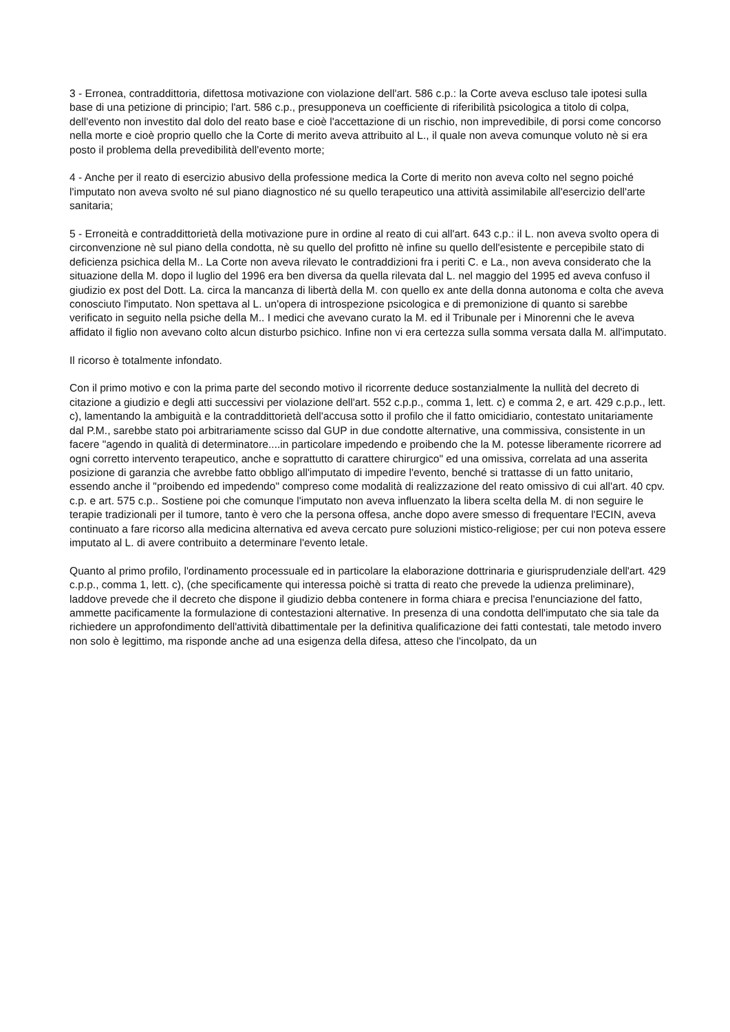3 - Erronea, contraddittoria, difettosa motivazione con violazione dell'art. 586 c.p.: la Corte aveva escluso tale ipotesi sulla base di una petizione di principio; l'art. 586 c.p., presupponeva un coefficiente di riferibilità psicologica a titolo di colpa, dell'evento non investito dal dolo del reato base e cioè l'accettazione di un rischio, non imprevedibile, di porsi come concorso nella morte e cioè proprio quello che la Corte di merito aveva attribuito al L., il quale non aveva comunque voluto nè si era posto il problema della prevedibilità dell'evento morte;
4 - Anche per il reato di esercizio abusivo della professione medica la Corte di merito non aveva colto nel segno poiché l'imputato non aveva svolto né sul piano diagnostico né su quello terapeutico una attività assimilabile all'esercizio dell'arte sanitaria;
5 - Erroneità e contraddittorietà della motivazione pure in ordine al reato di cui all'art. 643 c.p.: il L. non aveva svolto opera di circonvenzione nè sul piano della condotta, nè su quello del profitto nè infine su quello dell'esistente e percepibile stato di deficienza psichica della M.. La Corte non aveva rilevato le contraddizioni fra i periti C. e La., non aveva considerato che la situazione della M. dopo il luglio del 1996 era ben diversa da quella rilevata dal L. nel maggio del 1995 ed aveva confuso il giudizio ex post del Dott. La. circa la mancanza di libertà della M. con quello ex ante della donna autonoma e colta che aveva conosciuto l'imputato. Non spettava al L. un'opera di introspezione psicologica e di premonizione di quanto si sarebbe verificato in seguito nella psiche della M.. I medici che avevano curato la M. ed il Tribunale per i Minorenni che le aveva affidato il figlio non avevano colto alcun disturbo psichico. Infine non vi era certezza sulla somma versata dalla M. all'imputato.
Il ricorso è totalmente infondato.
Con il primo motivo e con la prima parte del secondo motivo il ricorrente deduce sostanzialmente la nullità del decreto di citazione a giudizio e degli atti successivi per violazione dell'art. 552 c.p.p., comma 1, lett. c) e comma 2, e art. 429 c.p.p., lett. c), lamentando la ambiguità e la contraddittorietà dell'accusa sotto il profilo che il fatto omicidiario, contestato unitariamente dal P.M., sarebbe stato poi arbitrariamente scisso dal GUP in due condotte alternative, una commissiva, consistente in un facere "agendo in qualità di determinatore....in particolare impedendo e proibendo che la M. potesse liberamente ricorrere ad ogni corretto intervento terapeutico, anche e soprattutto di carattere chirurgico" ed una omissiva, correlata ad una asserita posizione di garanzia che avrebbe fatto obbligo all'imputato di impedire l'evento, benché si trattasse di un fatto unitario, essendo anche il "proibendo ed impedendo" compreso come modalità di realizzazione del reato omissivo di cui all'art. 40 cpv. c.p. e art. 575 c.p.. Sostiene poi che comunque l'imputato non aveva influenzato la libera scelta della M. di non seguire le terapie tradizionali per il tumore, tanto è vero che la persona offesa, anche dopo avere smesso di frequentare l'ECIN, aveva continuato a fare ricorso alla medicina alternativa ed aveva cercato pure soluzioni mistico-religiose; per cui non poteva essere imputato al L. di avere contribuito a determinare l'evento letale.
Quanto al primo profilo, l'ordinamento processuale ed in particolare la elaborazione dottrinaria e giurisprudenziale dell'art. 429 c.p.p., comma 1, lett. c), (che specificamente qui interessa poichè si tratta di reato che prevede la udienza preliminare), laddove prevede che il decreto che dispone il giudizio debba contenere in forma chiara e precisa l'enunciazione del fatto, ammette pacificamente la formulazione di contestazioni alternative. In presenza di una condotta dell'imputato che sia tale da richiedere un approfondimento dell'attività dibattimentale per la definitiva qualificazione dei fatti contestati, tale metodo invero non solo è legittimo, ma risponde anche ad una esigenza della difesa, atteso che l'incolpato, da un